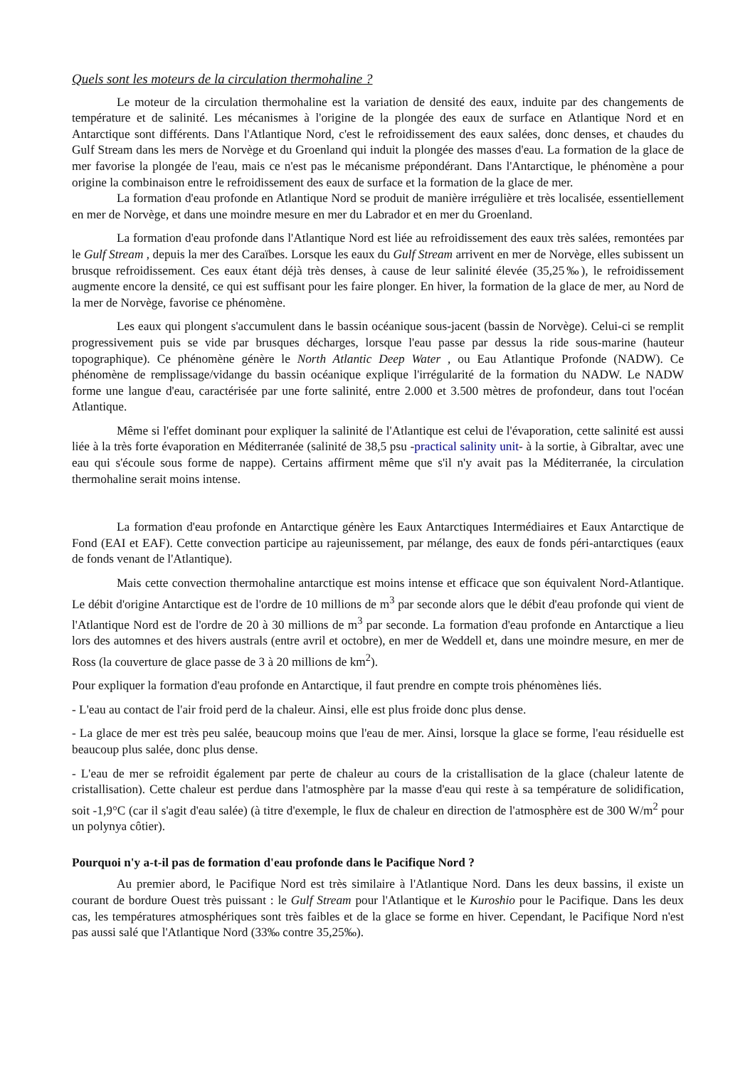Quels sont les moteurs de la circulation thermohaline ?
Le moteur de la circulation thermohaline est la variation de densité des eaux, induite par des changements de température et de salinité. Les mécanismes à l'origine de la plongée des eaux de surface en Atlantique Nord et en Antarctique sont différents. Dans l'Atlantique Nord, c'est le refroidissement des eaux salées, donc denses, et chaudes du Gulf Stream dans les mers de Norvège et du Groenland qui induit la plongée des masses d'eau. La formation de la glace de mer favorise la plongée de l'eau, mais ce n'est pas le mécanisme prépondérant. Dans l'Antarctique, le phénomène a pour origine la combinaison entre le refroidissement des eaux de surface et la formation de la glace de mer.
La formation d'eau profonde en Atlantique Nord se produit de manière irrégulière et très localisée, essentiellement en mer de Norvège, et dans une moindre mesure en mer du Labrador et en mer du Groenland.
La formation d'eau profonde dans l'Atlantique Nord est liée au refroidissement des eaux très salées, remontées par le Gulf Stream , depuis la mer des Caraïbes. Lorsque les eaux du Gulf Stream arrivent en mer de Norvège, elles subissent un brusque refroidissement. Ces eaux étant déjà très denses, à cause de leur salinité élevée (35,25‰), le refroidissement augmente encore la densité, ce qui est suffisant pour les faire plonger. En hiver, la formation de la glace de mer, au Nord de la mer de Norvège, favorise ce phénomène.
Les eaux qui plongent s'accumulent dans le bassin océanique sous-jacent (bassin de Norvège). Celui-ci se remplit progressivement puis se vide par brusques décharges, lorsque l'eau passe par dessus la ride sous-marine (hauteur topographique). Ce phénomène génère le North Atlantic Deep Water , ou Eau Atlantique Profonde (NADW). Ce phénomène de remplissage/vidange du bassin océanique explique l'irrégularité de la formation du NADW. Le NADW forme une langue d'eau, caractérisée par une forte salinité, entre 2.000 et 3.500 mètres de profondeur, dans tout l'océan Atlantique.
Même si l'effet dominant pour expliquer la salinité de l'Atlantique est celui de l'évaporation, cette salinité est aussi liée à la très forte évaporation en Méditerranée (salinité de 38,5 psu -practical salinity unit- à la sortie, à Gibraltar, avec une eau qui s'écoule sous forme de nappe). Certains affirment même que s'il n'y avait pas la Méditerranée, la circulation thermohaline serait moins intense.
La formation d'eau profonde en Antarctique génère les Eaux Antarctiques Intermédiaires et Eaux Antarctique de Fond (EAI et EAF). Cette convection participe au rajeunissement, par mélange, des eaux de fonds péri-antarctiques (eaux de fonds venant de l'Atlantique).
Mais cette convection thermohaline antarctique est moins intense et efficace que son équivalent Nord-Atlantique. Le débit d'origine Antarctique est de l'ordre de 10 millions de m<sup>3</sup> par seconde alors que le débit d'eau profonde qui vient de l'Atlantique Nord est de l'ordre de 20 à 30 millions de m<sup>3</sup> par seconde. La formation d'eau profonde en Antarctique a lieu lors des automnes et des hivers australs (entre avril et octobre), en mer de Weddell et, dans une moindre mesure, en mer de Ross (la couverture de glace passe de 3 à 20 millions de km<sup>2</sup>).
Pour expliquer la formation d'eau profonde en Antarctique, il faut prendre en compte trois phénomènes liés.
- L'eau au contact de l'air froid perd de la chaleur. Ainsi, elle est plus froide donc plus dense.
- La glace de mer est très peu salée, beaucoup moins que l'eau de mer. Ainsi, lorsque la glace se forme, l'eau résiduelle est beaucoup plus salée, donc plus dense.
- L'eau de mer se refroidit également par perte de chaleur au cours de la cristallisation de la glace (chaleur latente de cristallisation). Cette chaleur est perdue dans l'atmosphère par la masse d'eau qui reste à sa température de solidification, soit -1,9°C (car il s'agit d'eau salée) (à titre d'exemple, le flux de chaleur en direction de l'atmosphère est de 300 W/m<sup>2</sup> pour un polynya côtier).
Pourquoi n'y a-t-il pas de formation d'eau profonde dans le Pacifique Nord ?
Au premier abord, le Pacifique Nord est très similaire à l'Atlantique Nord. Dans les deux bassins, il existe un courant de bordure Ouest très puissant : le Gulf Stream pour l'Atlantique et le Kuroshio pour le Pacifique. Dans les deux cas, les températures atmosphériques sont très faibles et de la glace se forme en hiver. Cependant, le Pacifique Nord n'est pas aussi salé que l'Atlantique Nord (33‰ contre 35,25‰).